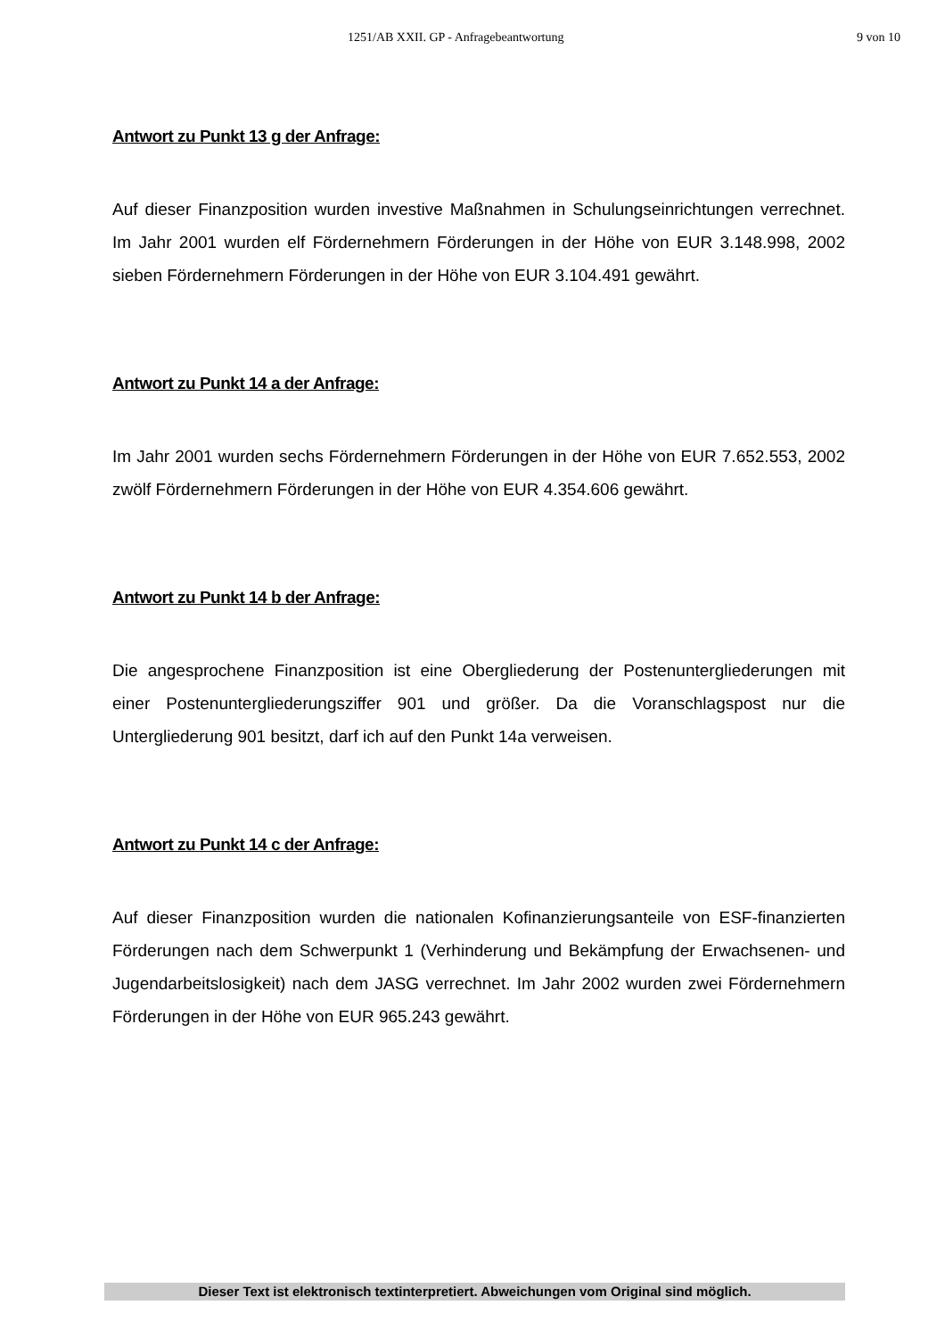1251/AB XXII. GP - Anfragebeantwortung 9 von 10
Antwort zu Punkt 13 g der Anfrage:
Auf dieser Finanzposition wurden investive Maßnahmen in Schulungseinrichtungen verrechnet. Im Jahr 2001 wurden elf Fördernehmern Förderungen in der Höhe von EUR 3.148.998, 2002 sieben Fördernehmern Förderungen in der Höhe von EUR 3.104.491 gewährt.
Antwort zu Punkt 14 a der Anfrage:
Im Jahr 2001 wurden sechs Fördernehmern Förderungen in der Höhe von EUR 7.652.553, 2002 zwölf Fördernehmern Förderungen in der Höhe von EUR 4.354.606 gewährt.
Antwort zu Punkt 14 b der Anfrage:
Die angesprochene Finanzposition ist eine Obergliederung der Postenuntergliederungen mit einer Postenuntergliederungsziffer 901 und größer. Da die Voranschlagspost nur die Untergliederung 901 besitzt, darf ich auf den Punkt 14a verweisen.
Antwort zu Punkt 14 c der Anfrage:
Auf dieser Finanzposition wurden die nationalen Kofinanzierungsanteile von ESF-finanzierten Förderungen nach dem Schwerpunkt 1 (Verhinderung und Bekämpfung der Erwachsenen- und Jugendarbeitslosigkeit) nach dem JASG verrechnet. Im Jahr 2002 wurden zwei Fördernehmern Förderungen in der Höhe von EUR 965.243 gewährt.
Dieser Text ist elektronisch textinterpretiert. Abweichungen vom Original sind möglich.